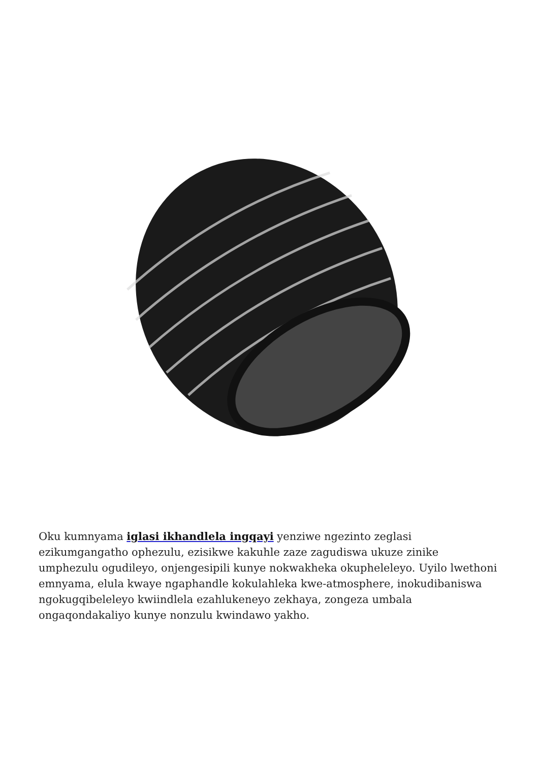Oku kumnyama iglasi ikhandlela ingqayi yenziwe ngezinto zeglasi ezikumgangatho ophezulu, ezisikwe kakuhle zaze zagudiswa ukuze zinike umphezulu ogudileyo, onjengesipili kunye nokwakheka okupheleleyo. Uyilo lwethoni emnyama, elula kwaye ngaphandle kokulahleka kwe-atmosphere, inokudibaniswa ngokugqibeleleyo kwiindlela ezahlukeneyo zekhaya, zongeza umbala ongaqondakaliyo kunye nonzulu kwindawo yakho.